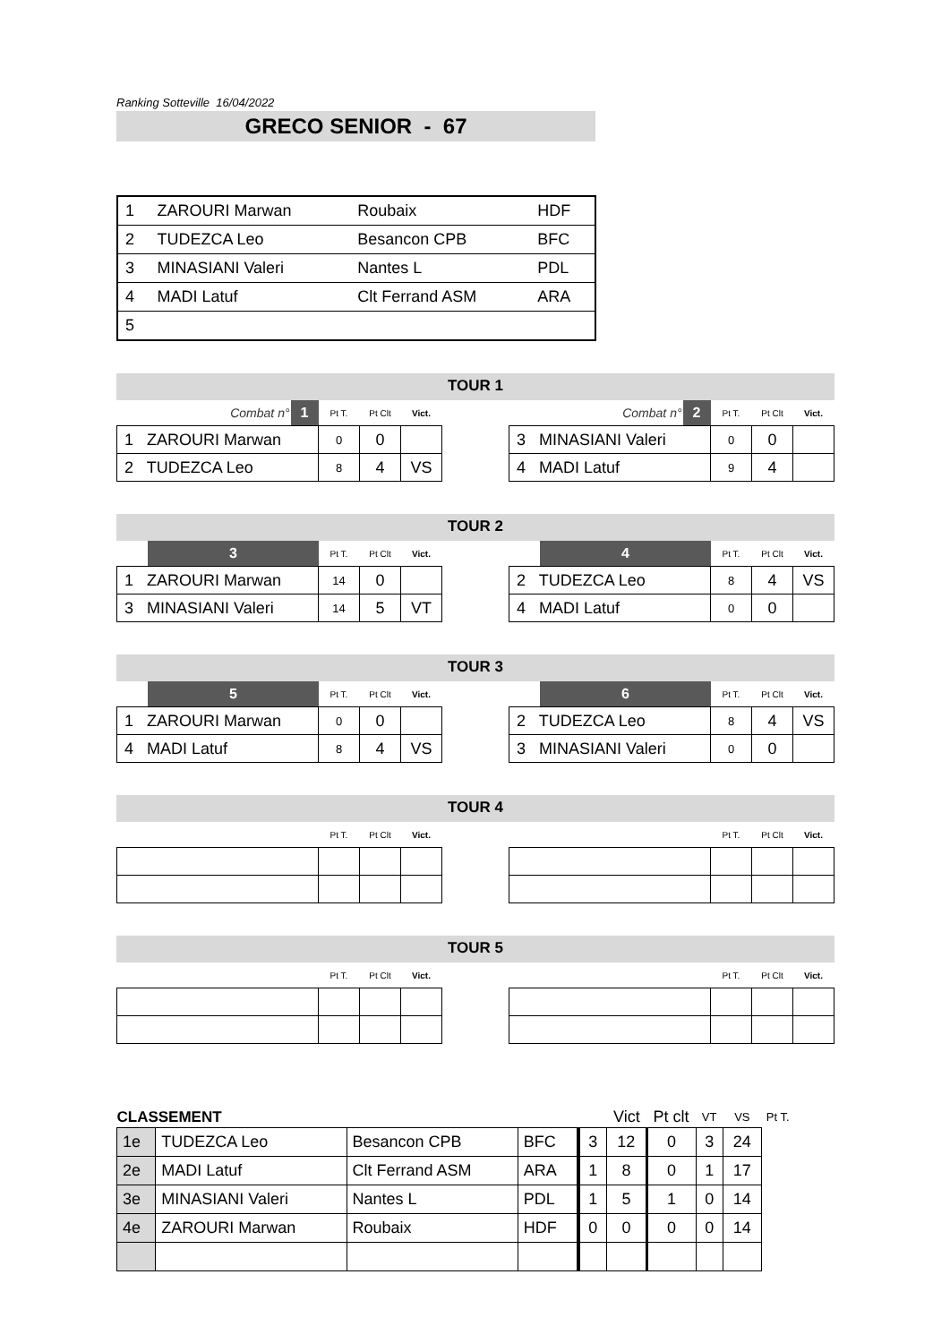Ranking Sotteville 16/04/2022
GRECO SENIOR - 67
| 1 | ZAROURI Marwan | Roubaix | HDF |
| 2 | TUDEZCA Leo | Besancon CPB | BFC |
| 3 | MINASIANI Valeri | Nantes L | PDL |
| 4 | MADI Latuf | Clt Ferrand ASM | ARA |
| 5 | | | |
TOUR 1
| Combat n° | 1 | Pt T. | Pt Clt | Vict. |
| 1 ZAROURI Marwan | | 0 | 0 | |
| 2 TUDEZCA Leo | | 8 | 4 | VS |
| Combat n° | 2 | Pt T. | Pt Clt | Vict. |
| 3 MINASIANI Valeri | | 0 | 0 | |
| 4 MADI Latuf | | 9 | 4 | |
TOUR 2
| | 3 | Pt T. | Pt Clt | Vict. |
| 1 ZAROURI Marwan | | 14 | 0 | |
| 3 MINASIANI Valeri | | 14 | 5 | VT |
| | 4 | Pt T. | Pt Clt | Vict. |
| 2 TUDEZCA Leo | | 8 | 4 | VS |
| 4 MADI Latuf | | 0 | 0 | |
TOUR 3
| | 5 | Pt T. | Pt Clt | Vict. |
| 1 ZAROURI Marwan | | 0 | 0 | |
| 4 MADI Latuf | | 8 | 4 | VS |
| | 6 | Pt T. | Pt Clt | Vict. |
| 2 TUDEZCA Leo | | 8 | 4 | VS |
| 3 MINASIANI Valeri | | 0 | 0 | |
TOUR 4
| | | Pt T. | Pt Clt | Vict. |
| | | Pt T. | Pt Clt | Vict. |
TOUR 5
| | | Pt T. | Pt Clt | Vict. |
| | | Pt T. | Pt Clt | Vict. |
| CLASSEMENT | | | | | Vict | Pt clt | VT | VS | Pt T. |
| --- | --- | --- | --- | --- | --- | --- | --- | --- | --- |
| 1e | TUDEZCA Leo | Besancon CPB | BFC | | 3 | 12 | 0 | 3 | 24 |
| 2e | MADI Latuf | Clt Ferrand ASM | ARA | | 1 | 8 | 0 | 1 | 17 |
| 3e | MINASIANI Valeri | Nantes L | PDL | | 1 | 5 | 1 | 0 | 14 |
| 4e | ZAROURI Marwan | Roubaix | HDF | | 0 | 0 | 0 | 0 | 14 |